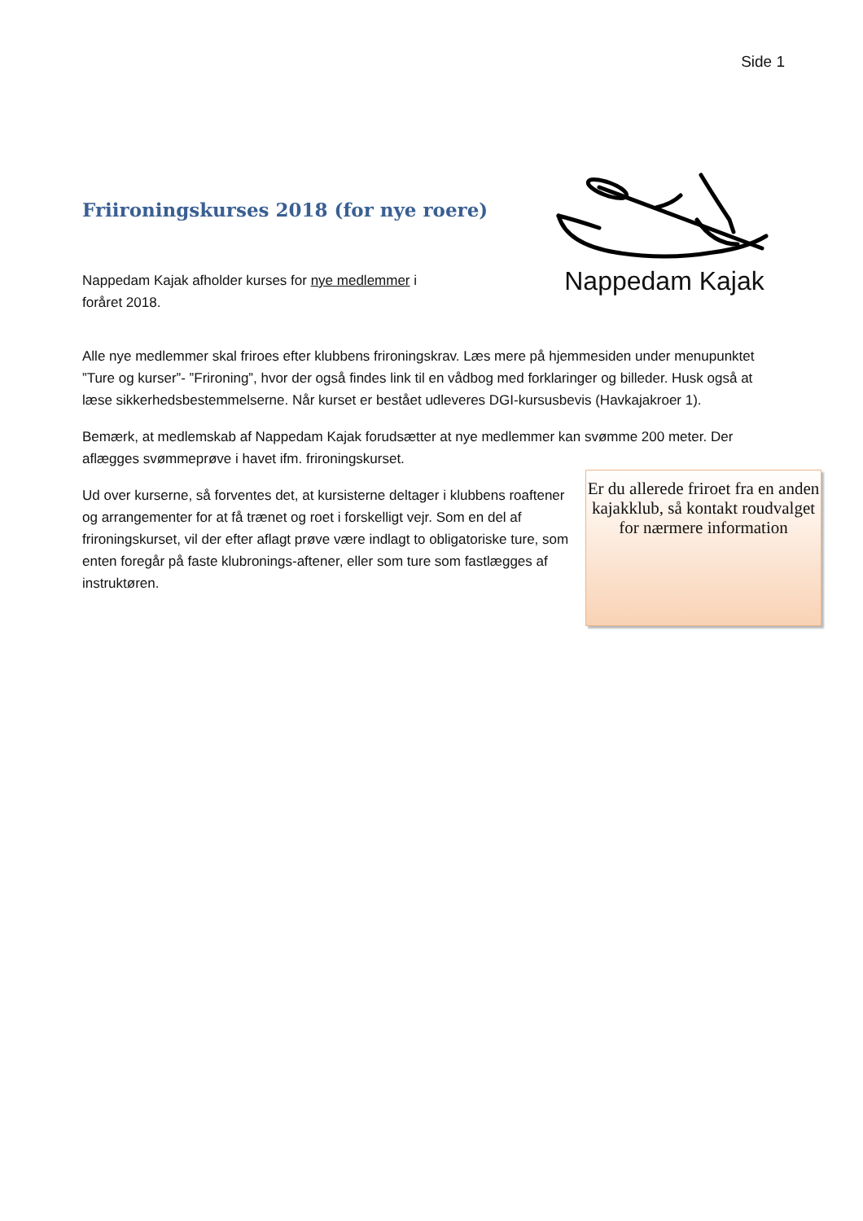Side 1
Friironingskurses 2018 (for nye roere)
Nappedam Kajak afholder kurses for nye medlemmer i foråret 2018.
Nappedam Kajak
.
Alle nye medlemmer skal friroes efter klubbens frironingskrav. Læs mere på hjemmesiden under menupunktet ”Ture og kurser”- ”Frironing”, hvor der også findes link til en vådbog med forklaringer og billeder. Husk også at læse sikkerhedsbestemmelserne. Når kurset er bestået udleveres DGI-kursusbevis (Havkajakroer 1).
Bemærk, at medlemskab af Nappedam Kajak forudsætter at nye medlemmer kan svømme 200 meter. Der aflægges svømmeprøve i havet ifm. frironingskurset.
Ud over kurserne, så forventes det, at kursisterne deltager i klubbens roaftener og arrangementer for at få trænet og roet i forskelligt vejr. Som en del af frironingskurset, vil der efter aflagt prøve være indlagt to obligatoriske ture, som enten foregår på faste klubronings-aftener, eller som ture som fastlægges af instruktøren.
Er du allerede friroet fra en anden kajakklub, så kontakt roudvalget for nærmere information